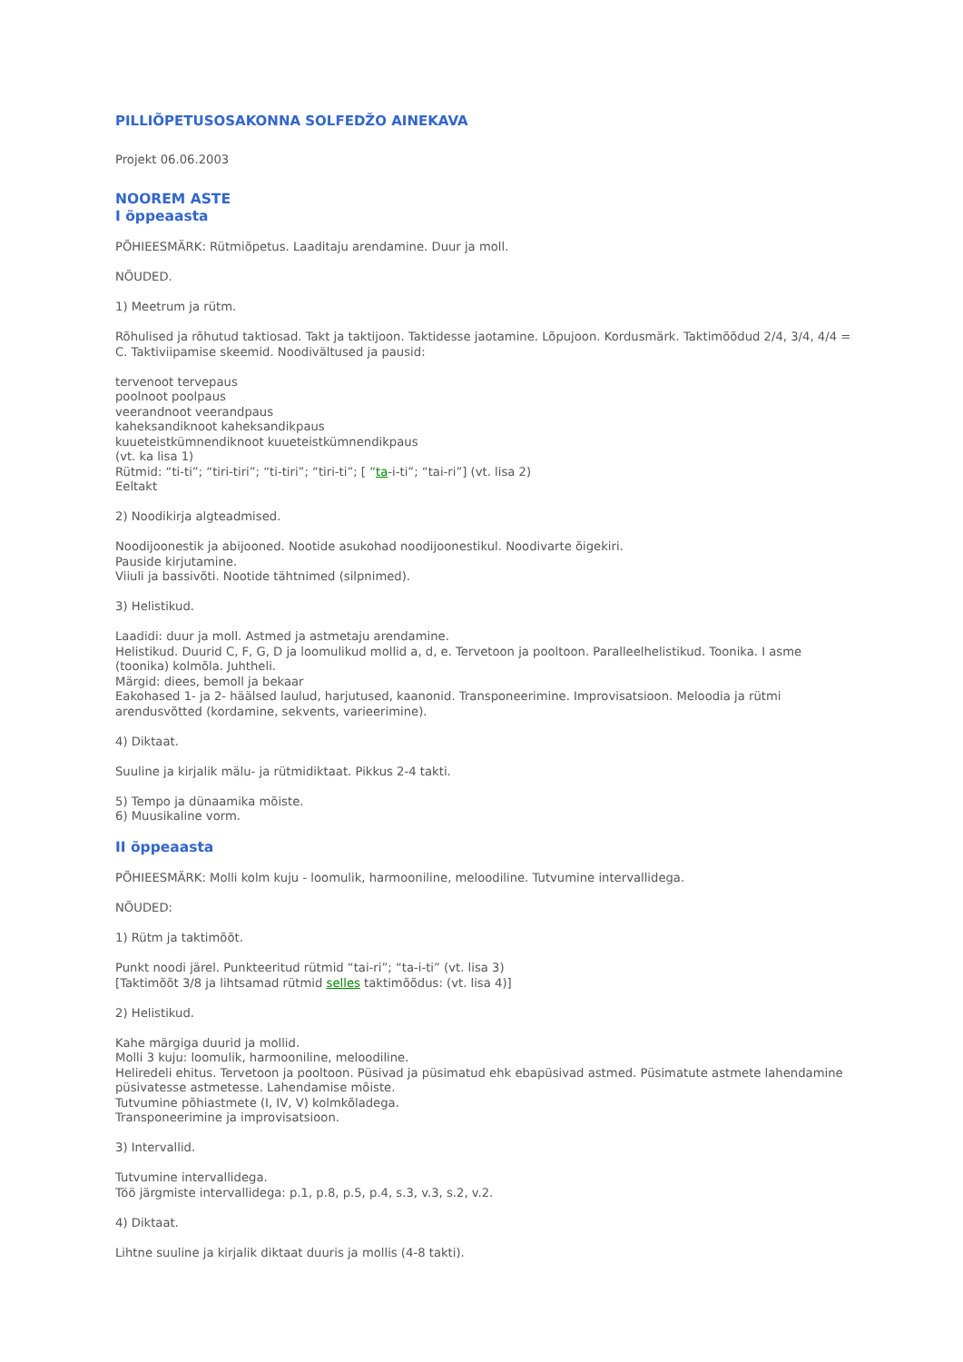PILLIÕPETUSOSAKONNA SOLFEDŽO AINEKAVA
Projekt 06.06.2003
NOOREM ASTE
I õppeaasta
PÕHIEESMÄRK: Rütmiõpetus. Laaditaju arendamine. Duur ja moll.
NÕUDED.
1) Meetrum ja rütm.
Rõhulised ja rõhutud taktiosad. Takt ja taktijoon. Taktidesse jaotamine. Lõpujoon. Kordusmärk. Taktimõõdud 2/4, 3/4, 4/4 = C. Taktiviipamise skeemid. Noodivältused ja pausid:
tervenoot tervepaus
poolnoot poolpaus
veerandnoot veerandpaus
kaheksandiknoot kaheksandikpaus
kuueteistkümnendiknoot kuueteistkümnendikpaus
(vt. ka lisa 1)
Rütmid: “ti-ti”; “tiri-tiri”; “ti-tiri”; “tiri-ti”; [ “ta-i-ti”; “tai-ri”] (vt. lisa 2)
Eeltakt
2) Noodikirja algteadmised.
Noodijoonestik ja abijooned. Nootide asukohad noodijoonestikul. Noodivarte õigekiri.
Pauside kirjutamine.
Viiuli ja bassivõti. Nootide tähtnimed (silpnimed).
3) Helistikud.
Laadidi: duur ja moll. Astmed ja astmetaju arendamine.
Helistikud. Duurid C, F, G, D ja loomulikud mollid a, d, e. Tervetoon ja pooltoon. Paralleelhelistikud. Toonika. I asme (toonika) kolmõla. Juhtheli.
Märgid: diees, bemoll ja bekaar
Eakohased 1- ja 2- häälsed laulud, harjutused, kaanonid. Transponeerimine. Improvisatsioon. Meloodia ja rütmi arendusvõtted (kordamine, sekvents, varieerimine).
4) Diktaat.
Suuline ja kirjalik mälu- ja rütmidiktaat. Pikkus 2-4 takti.
5) Tempo ja dünaamika mõiste.
6) Muusikaline vorm.
II õppeaasta
PÕHIEESMÄRK: Molli kolm kuju - loomulik, harmooniline, meloodiline. Tutvumine intervallidega.
NÕUDED:
1) Rütm ja taktimõõt.
Punkt noodi järel. Punkteeritud rütmid “tai-ri”; “ta-i-ti” (vt. lisa 3)
[Taktimõõt 3/8 ja lihtsamad rütmid selles taktimõõdus: (vt. lisa 4)]
2) Helistikud.
Kahe märgiga duurid ja mollid.
Molli 3 kuju: loomulik, harmooniline, meloodiline.
Heliredeli ehitus. Tervetoon ja pooltoon. Püsivad ja püsimatud ehk ebapüsivad astmed. Püsimatute astmete lahendamine püsivatesse astmetesse. Lahendamise mõiste.
Tutvumine põhiastmete (I, IV, V) kolmkõladega.
Transponeerimine ja improvisatsioon.
3) Intervallid.
Tutvumine intervallidega.
Töö järgmiste intervallidega: p.1, p.8, p.5, p.4, s.3, v.3, s.2, v.2.
4) Diktaat.
Lihtne suuline ja kirjalik diktaat duuris ja mollis (4-8 takti).